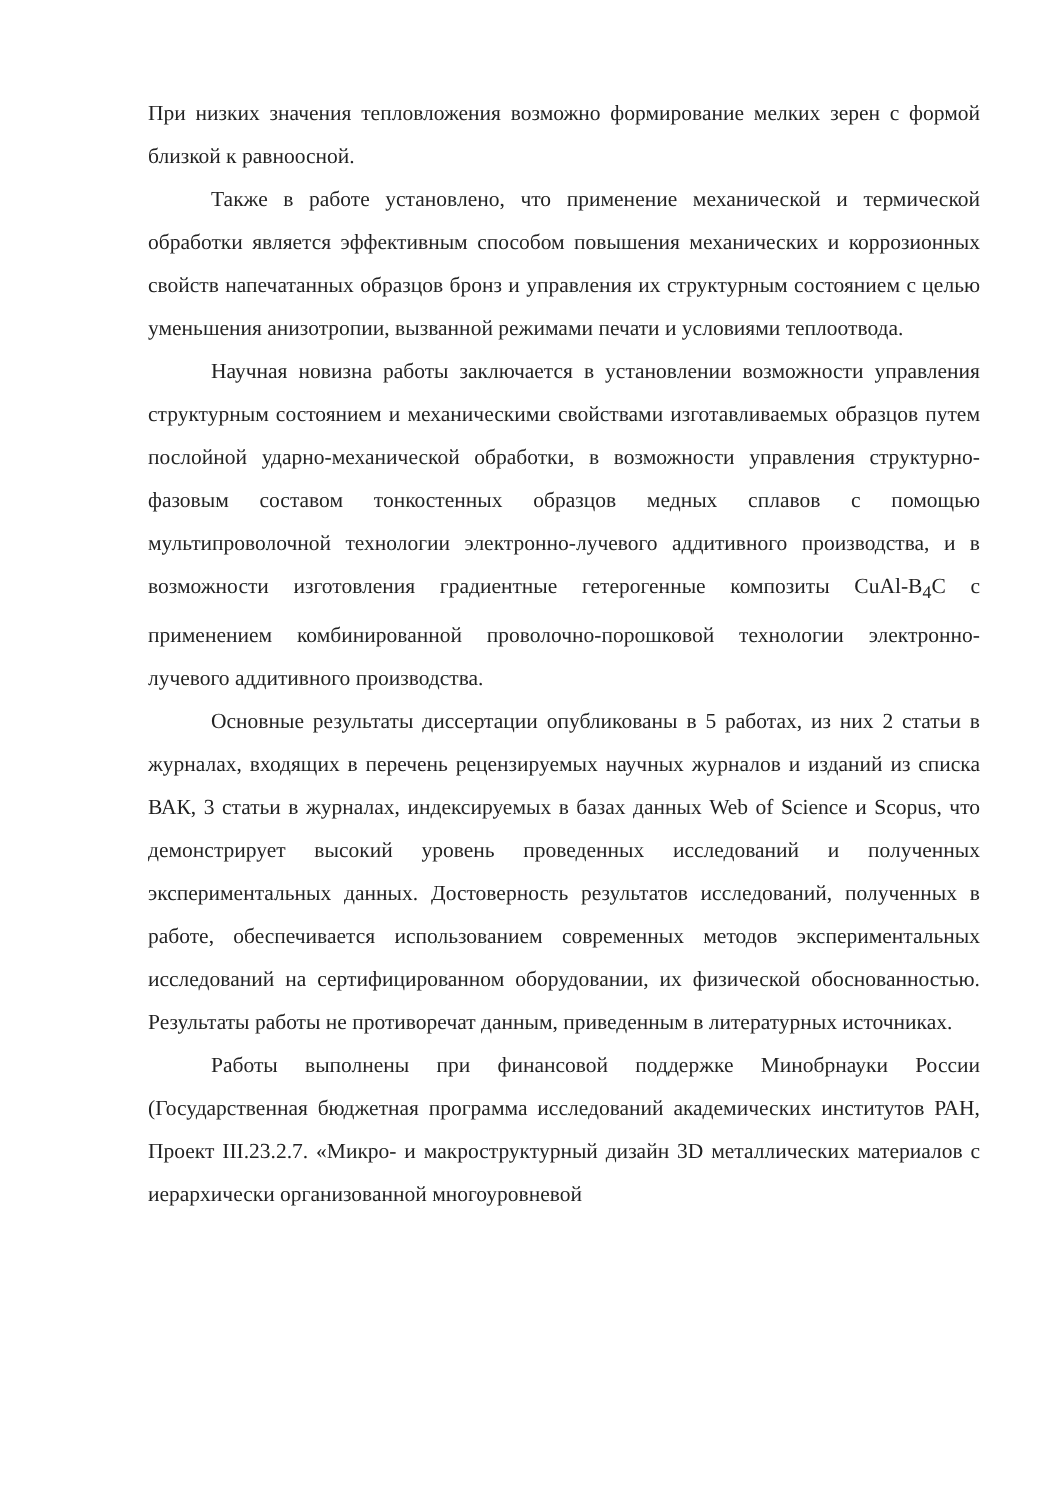При низких значения тепловложения возможно формирование мелких зерен с формой близкой к равноосной.
Также в работе установлено, что применение механической и термической обработки является эффективным способом повышения механических и коррозионных свойств напечатанных образцов бронз и управления их структурным состоянием с целью уменьшения анизотропии, вызванной режимами печати и условиями теплоотвода.
Научная новизна работы заключается в установлении возможности управления структурным состоянием и механическими свойствами изготавливаемых образцов путем послойной ударно-механической обработки, в возможности управления структурно-фазовым составом тонкостенных образцов медных сплавов с помощью мультипроволочной технологии электронно-лучевого аддитивного производства, и в возможности изготовления градиентные гетерогенные композиты CuAl-B<sub>4</sub>C с применением комбинированной проволочно-порошковой технологии электронно-лучевого аддитивного производства.
Основные результаты диссертации опубликованы в 5 работах, из них 2 статьи в журналах, входящих в перечень рецензируемых научных журналов и изданий из списка ВАК, 3 статьи в журналах, индексируемых в базах данных Web of Science и Scopus, что демонстрирует высокий уровень проведенных исследований и полученных экспериментальных данных. Достоверность результатов исследований, полученных в работе, обеспечивается использованием современных методов экспериментальных исследований на сертифицированном оборудовании, их физической обоснованностью. Результаты работы не противоречат данным, приведенным в литературных источниках.
Работы выполнены при финансовой поддержке Минобрнауки России (Государственная бюджетная программа исследований академических институтов РАН, Проект III.23.2.7. «Микро- и макроструктурный дизайн 3D металлических материалов с иерархически организованной многоуровневой